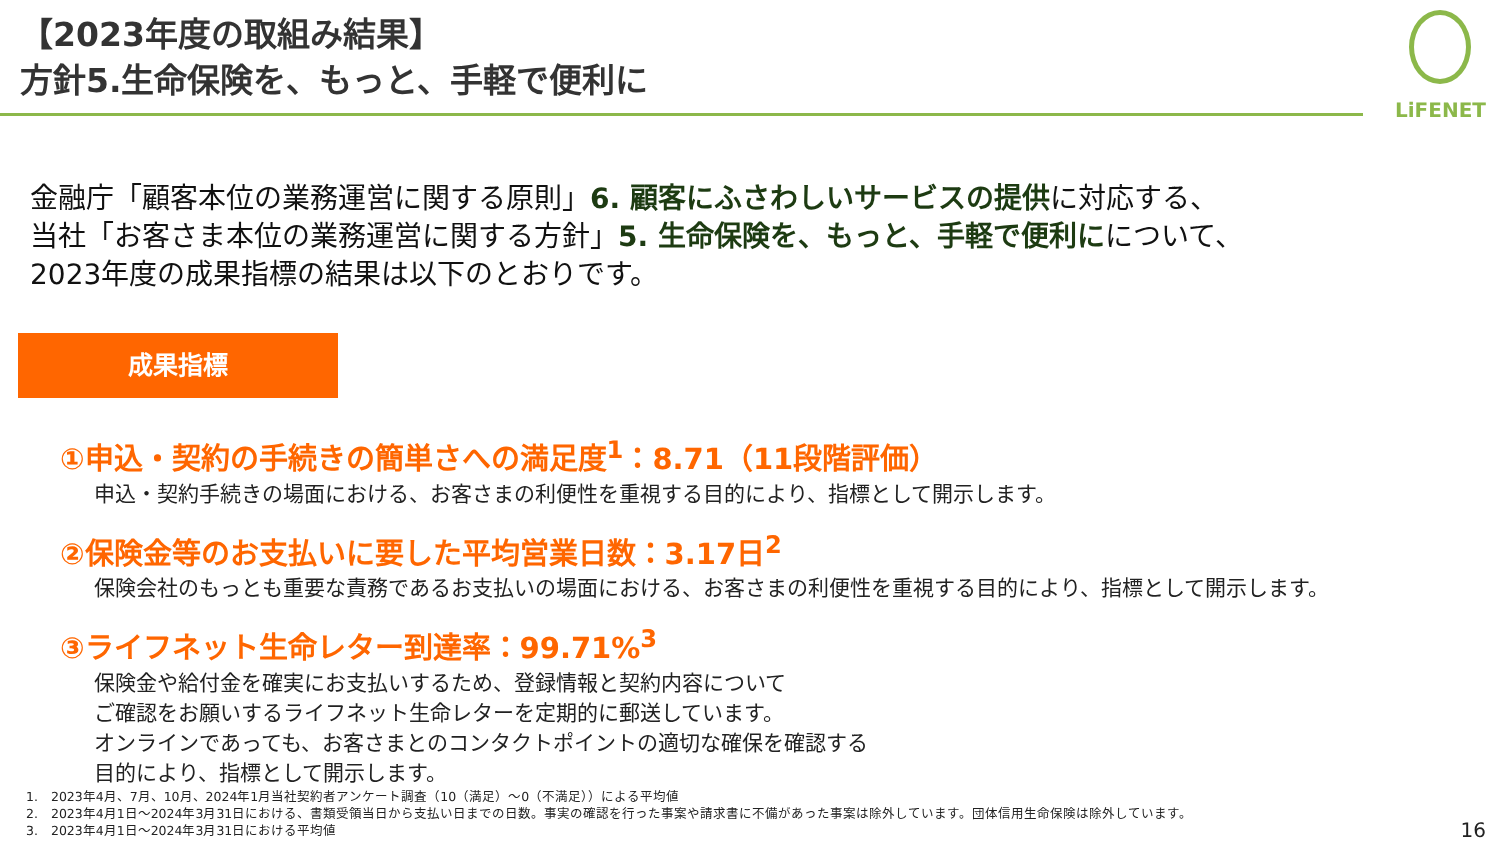【2023年度の取組み結果】
方針5.生命保険を、もっと、手軽で便利に
LiFENET
金融庁「顧客本位の業務運営に関する原則」6. 顧客にふさわしいサービスの提供に対応する、
当社「お客さま本位の業務運営に関する方針」5. 生命保険を、もっと、手軽で便利にについて、
2023年度の成果指標の結果は以下のとおりです。
成果指標
①申込・契約の手続きの簡単さへの満足度<sup>1</sup>：8.71（11段階評価）
申込・契約手続きの場面における、お客さまの利便性を重視する目的により、指標として開示します。
②保険金等のお支払いに要した平均営業日数：3.17日<sup>2</sup>
保険会社のもっとも重要な責務であるお支払いの場面における、お客さまの利便性を重視する目的により、指標として開示します。
③ライフネット生命レター到達率：99.71%<sup>3</sup>
保険金や給付金を確実にお支払いするため、登録情報と契約内容について
ご確認をお願いするライフネット生命レターを定期的に郵送しています。
オンラインであっても、お客さまとのコンタクトポイントの適切な確保を確認する
目的により、指標として開示します。
1.　2023年4月、7月、10月、2024年1月当社契約者アンケート調査（10（満足）～0（不満足））による平均値
2.　2023年4月1日～2024年3月31日における、書類受領当日から支払い日までの日数。事実の確認を行った事案や請求書に不備があった事案は除外しています。団体信用生命保険は除外しています。
3.　2023年4月1日～2024年3月31日における平均値
16